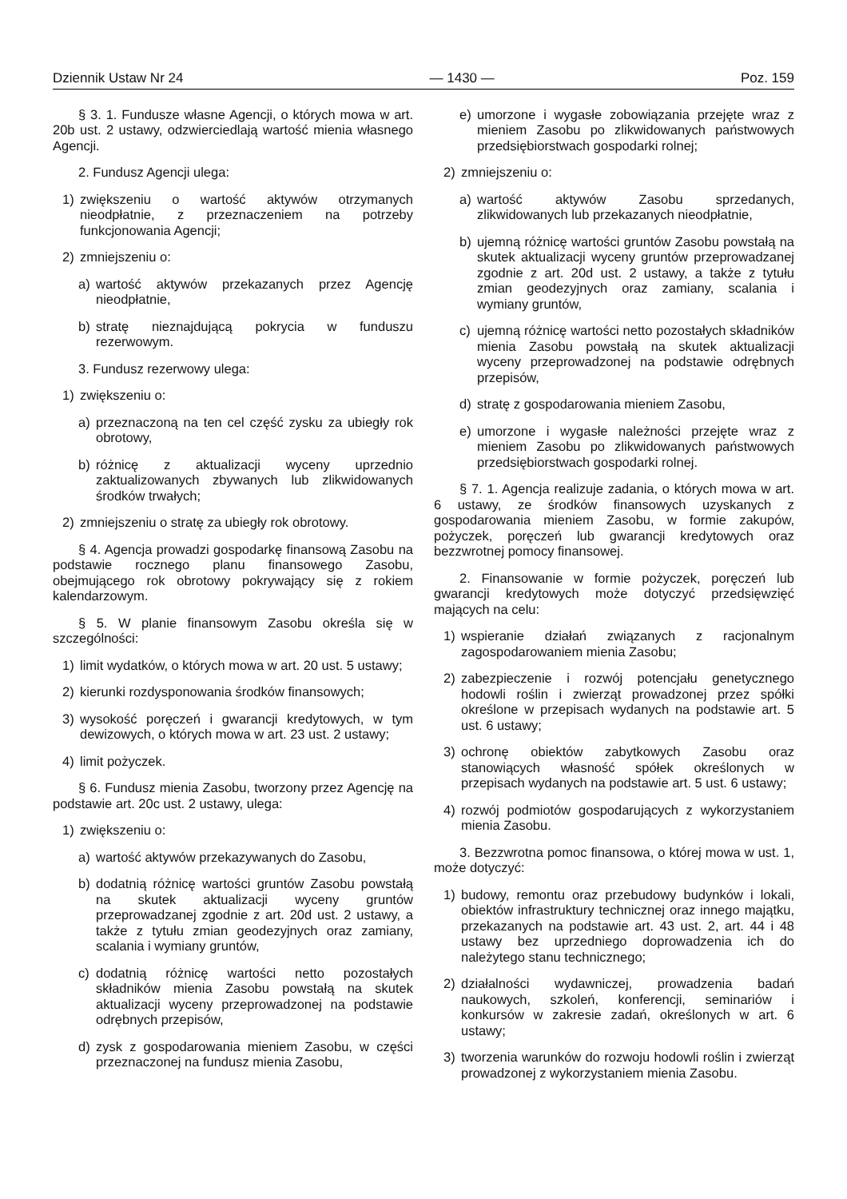Dziennik Ustaw Nr 24 — 1430 — Poz. 159
§ 3. 1. Fundusze własne Agencji, o których mowa w art. 20b ust. 2 ustawy, odzwierciedlają wartość mienia własnego Agencji.
2. Fundusz Agencji ulega:
1) zwiększeniu o wartość aktywów otrzymanych nieodpłatnie, z przeznaczeniem na potrzeby funkcjonowania Agencji;
2) zmniejszeniu o:
a) wartość aktywów przekazanych przez Agencję nieodpłatnie,
b) stratę nieznajdującą pokrycia w funduszu rezerwowym.
3. Fundusz rezerwowy ulega:
1) zwiększeniu o:
a) przeznaczoną na ten cel część zysku za ubiegły rok obrotowy,
b) różnicę z aktualizacji wyceny uprzednio zaktualizowanych zbywanych lub zlikwidowanych środków trwałych;
2) zmniejszeniu o stratę za ubiegły rok obrotowy.
§ 4. Agencja prowadzi gospodarkę finansową Zasobu na podstawie rocznego planu finansowego Zasobu, obejmującego rok obrotowy pokrywający się z rokiem kalendarzowym.
§ 5. W planie finansowym Zasobu określa się w szczególności:
1) limit wydatków, o których mowa w art. 20 ust. 5 ustawy;
2) kierunki rozdysponowania środków finansowych;
3) wysokość poręczeń i gwarancji kredytowych, w tym dewizowych, o których mowa w art. 23 ust. 2 ustawy;
4) limit pożyczek.
§ 6. Fundusz mienia Zasobu, tworzony przez Agencję na podstawie art. 20c ust. 2 ustawy, ulega:
1) zwiększeniu o:
a) wartość aktywów przekazywanych do Zasobu,
b) dodatnią różnicę wartości gruntów Zasobu powstałą na skutek aktualizacji wyceny gruntów przeprowadzanej zgodnie z art. 20d ust. 2 ustawy, a także z tytułu zmian geodezyjnych oraz zamiany, scalania i wymiany gruntów,
c) dodatnią różnicę wartości netto pozostałych składników mienia Zasobu powstałą na skutek aktualizacji wyceny przeprowadzonej na podstawie odrębnych przepisów,
d) zysk z gospodarowania mieniem Zasobu, w części przeznaczonej na fundusz mienia Zasobu,
e) umorzone i wygasłe zobowiązania przejęte wraz z mieniem Zasobu po zlikwidowanych państwowych przedsiębiorstwach gospodarki rolnej;
2) zmniejszeniu o:
a) wartość aktywów Zasobu sprzedanych, zlikwidowanych lub przekazanych nieodpłatnie,
b) ujemną różnicę wartości gruntów Zasobu powstałą na skutek aktualizacji wyceny gruntów przeprowadzanej zgodnie z art. 20d ust. 2 ustawy, a także z tytułu zmian geodezyjnych oraz zamiany, scalania i wymiany gruntów,
c) ujemną różnicę wartości netto pozostałych składników mienia Zasobu powstałą na skutek aktualizacji wyceny przeprowadzonej na podstawie odrębnych przepisów,
d) stratę z gospodarowania mieniem Zasobu,
e) umorzone i wygasłe należności przejęte wraz z mieniem Zasobu po zlikwidowanych państwowych przedsiębiorstwach gospodarki rolnej.
§ 7. 1. Agencja realizuje zadania, o których mowa w art. 6 ustawy, ze środków finansowych uzyskanych z gospodarowania mieniem Zasobu, w formie zakupów, pożyczek, poręczeń lub gwarancji kredytowych oraz bezzwrotnej pomocy finansowej.
2. Finansowanie w formie pożyczek, poręczeń lub gwarancji kredytowych może dotyczyć przedsięwzięć mających na celu:
1) wspieranie działań związanych z racjonalnym zagospodarowaniem mienia Zasobu;
2) zabezpieczenie i rozwój potencjału genetycznego hodowli roślin i zwierząt prowadzonej przez spółki określone w przepisach wydanych na podstawie art. 5 ust. 6 ustawy;
3) ochronę obiektów zabytkowych Zasobu oraz stanowiących własność spółek określonych w przepisach wydanych na podstawie art. 5 ust. 6 ustawy;
4) rozwój podmiotów gospodarujących z wykorzystaniem mienia Zasobu.
3. Bezzwrotna pomoc finansowa, o której mowa w ust. 1, może dotyczyć:
1) budowy, remontu oraz przebudowy budynków i lokali, obiektów infrastruktury technicznej oraz innego majątku, przekazanych na podstawie art. 43 ust. 2, art. 44 i 48 ustawy bez uprzedniego doprowadzenia ich do należytego stanu technicznego;
2) działalności wydawniczej, prowadzenia badań naukowych, szkoleń, konferencji, seminariów i konkursów w zakresie zadań, określonych w art. 6 ustawy;
3) tworzenia warunków do rozwoju hodowli roślin i zwierząt prowadzonej z wykorzystaniem mienia Zasobu.